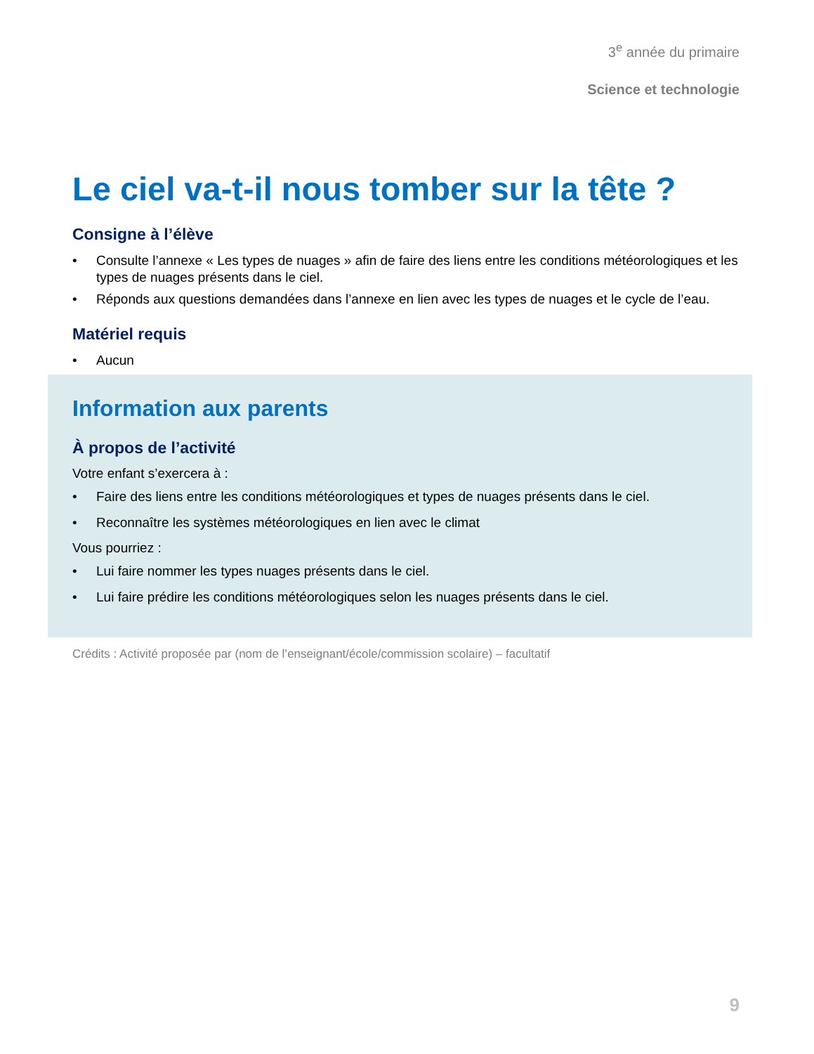3<sup>e</sup> année du primaire
Science et technologie
Le ciel va-t-il nous tomber sur la tête ?
Consigne à l’élève
• Consulte l’annexe « Les types de nuages » afin de faire des liens entre les conditions météorologiques et les types de nuages présents dans le ciel.
• Réponds aux questions demandées dans l’annexe en lien avec les types de nuages et le cycle de l’eau.
Matériel requis
• Aucun
Information aux parents
À propos de l’activité
Votre enfant s’exercera à :
• Faire des liens entre les conditions météorologiques et types de nuages présents dans le ciel.
• Reconnaître les systèmes météorologiques en lien avec le climat
Vous pourriez :
• Lui faire nommer les types nuages présents dans le ciel.
• Lui faire prédire les conditions météorologiques selon les nuages présents dans le ciel.
Crédits : Activité proposée par (nom de l’enseignant/école/commission scolaire) – facultatif
9